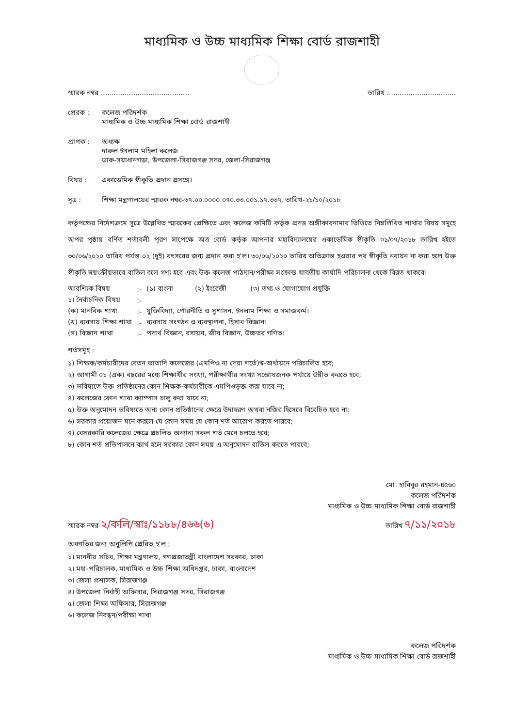মাধ্যমিক ও উচ্চ মাধ্যমিক শিক্ষা বোর্ড রাজশাহী
স্মারক নম্বর ......................................... তারিখ ................................
প্রেরক : কলেজ পরিদর্শক
মাধ্যমিক ও উচ্চ মাধ্যমিক শিক্ষা বোর্ড রাজশাহী
প্রাপক : অধ্যক্ষ
দারুল ইসলাম মহিলা কলেজ
ডাক-সয়াধানগড়া, উপজেলা-সিরাজগঞ্জ সদর, জেলা-সিরাজগঞ্জ
বিষয় : একাডেমিক স্বীকৃতি প্রদান প্রসঙ্গে।
সূত্র : শিক্ষা মন্ত্রণালয়ের স্মারক নম্বর-৩৭.০০.০০০০.০৭০.৩৩.০০১.১৭.৩৩৭, তারিখ-২১/১০/২০১৮
কর্তৃপক্ষের নির্দেশক্রমে সূত্রে উল্লেখিত স্মারকের প্রেক্ষিতে এবং কলেজ কমিটি কর্তৃক প্রদত্ত অঙ্গীকারনামার ভিত্তিতে নিম্নলিখিত শাখার বিষয় সমূহে অপর পৃষ্ঠায় বর্ণিত শর্তাবলী পূরণ সাপেক্ষে অত্র বোর্ড কর্তৃক আপনার মহাবিদ্যালয়ের একাডেমিক স্বীকৃতি ০১/০৭/২০১৮ তারিখ হইতে ৩০/০৬/২০২০ তারিখ পর্যন্ত ০২ (দুই) বৎসরের জন্য প্রদান করা হ'ল। ৩০/০৬/২০২০ তারিখ অতিক্রান্ত হওয়ার পর স্বীকৃতি নবায়ন না করা হলে উক্ত স্বীকৃতি স্বয়ংক্রীয়ভাবে বাতিল বলে গণ্য হবে এবং উক্ত কলেজ পাঠদান/পরীক্ষা সংক্রান্ত যাবতীয় কার্যাদি পরিচালনা থেকে বিরত থাকবে।
| আবশ্যিক বিষয় | :- | (১) বাংলা (২) ইংরেজী (৩) তথ্য ও যোগাযোগ প্রযুক্তি |
| ১। নৈর্বাচনিক বিষয় | :- | |
| (ক) মানবিক শাখা | :- | যুক্তিবিদ্যা, পৌরনীতি ও সুশাসন, ইসলাম শিক্ষা ও সমাজকর্ম। |
| (খ) ব্যবসায় শিক্ষা শাখা | :- | ব্যবসায় সংগঠন ও ব্যবস্থাপনা, হিসাব বিজ্ঞান। |
| (গ) বিজ্ঞান শাখা | :- | পদার্থ বিজ্ঞান, রসায়ন, জীব বিজ্ঞান, উচ্চতর গণিত। |
শর্তসমূহ :
১) শিক্ষক/কর্মচারীদের বেতন ভাতাদি কলেজের (এমপিও না দেয়া শর্তে)স্ব-অর্থায়নে পরিচালিত হবে;
২) আগামী ০১ (এক) বছরের মধ্যে শিক্ষার্থীর সংখ্যা, পরীক্ষার্থীর সংখ্যা সন্তোষজনক পর্যায়ে উন্নীত করতে হবে;
৩) ভবিষ্যতে উক্ত প্রতিষ্ঠানের কোন শিক্ষক-কর্মচারীকে এমপিওভূক্ত করা যাবে না;
৪) কলেজের কোন শাখা ক্যাম্পাস চালু করা যাবে না;
৫) উক্ত অনুমোদন ভবিষ্যতে অন্য কোন প্রতিষ্ঠানের ক্ষেত্রে উদাহরণ অথবা নজির হিসেবে বিবেচিত হবে না;
৬) সরকার প্রয়োজন মনে করলে যে কোন সময় যে কোন শর্ত আরোপ করতে পারবে;
৭) বেসরকারি কলেজের ক্ষেত্রে প্রচলিত অন্যান্য সকল শর্ত মেনে চলতে হবে;
৮) কোন শর্ত প্রতিপালনে ব্যার্থ হলে সরকার কোন সময় এ অনুমোদন বাতিল করতে পারবে;
মো: হাবিবুর রহমান-৪৫৬০
কলেজ পরিদর্শক
মাধ্যমিক ও উচ্চ মাধ্যমিক শিক্ষা বোর্ড রাজশাহী
স্মারক নম্বর ২/কলি/স্বাঃ/১১৮৮/৪৬৬(৬) তারিখ ৭/১১/২০১৮
অবগতির জন্য অনুলিপি প্রেরিত হ'ল :
১। মাননীয় সচিব, শিক্ষা মন্ত্রণালয়, গণপ্রজাতন্ত্রী বাংলাদেশ সরকার, ঢাকা
২। মহা-পরিচালক, মাধ্যমিক ও উচ্চ শিক্ষা অধিদপ্তর, ঢাকা, বাংলাদেশ
৩। জেলা প্রশাসক, সিরাজগঞ্জ
৪। উপজেলা নির্বাহী অফিসার, সিরাজগঞ্জ সদর, সিরাজগঞ্জ
৫। জেলা শিক্ষা অফিসার, সিরাজগঞ্জ
৬। কলেজ নিবন্ধন/পরীক্ষা শাখা
কলেজ পরিদর্শক
মাধ্যমিক ও উচ্চ মাধ্যমিক শিক্ষা বোর্ড রাজশাহী